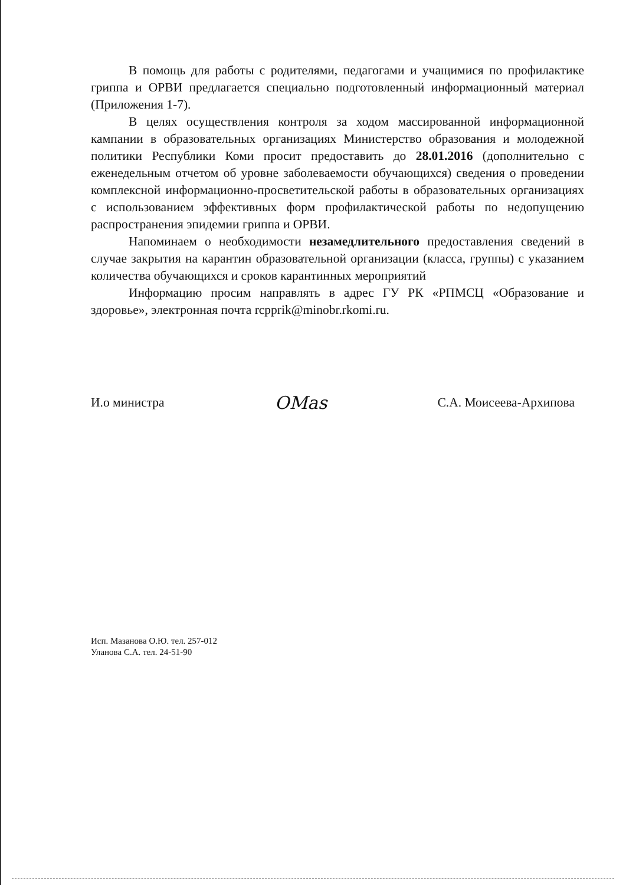В помощь для работы с родителями, педагогами и учащимися по профилактике гриппа и ОРВИ предлагается специально подготовленный информационный материал (Приложения 1-7).
В целях осуществления контроля за ходом массированной информационной кампании в образовательных организациях Министерство образования и молодежной политики Республики Коми просит предоставить до 28.01.2016 (дополнительно с еженедельным отчетом об уровне заболеваемости обучающихся) сведения о проведении комплексной информационно-просветительской работы в образовательных организациях с использованием эффективных форм профилактической работы по недопущению распространения эпидемии гриппа и ОРВИ.
Напоминаем о необходимости незамедлительного предоставления сведений в случае закрытия на карантин образовательной организации (класса, группы) с указанием количества обучающихся и сроков карантинных мероприятий
Информацию просим направлять в адрес ГУ РК «РПМСЦ «Образование и здоровье», электронная почта rcpprik@minobr.rkomi.ru.
И.о министра OMas С.А. Моисеева-Архипова
Исп. Мазанова О.Ю. тел. 257-012
Уланова С.А. тел. 24-51-90